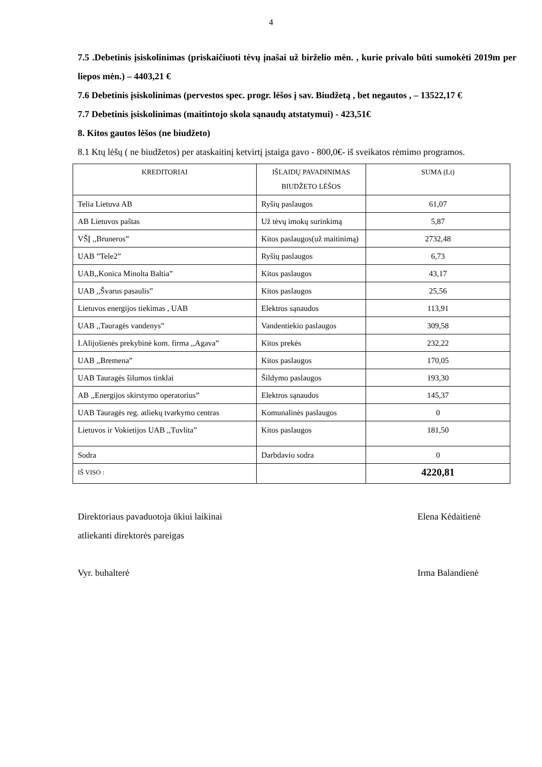4
7.5 .Debetinis įsiskolinimas (priskaičiuoti tėvų įnašai už birželio mėn. , kurie privalo būti sumokėti 2019m per liepos mėn.) – 4403,21 €
7.6 Debetinis įsiskolinimas (pervestos spec. progr. lėšos į sav. Biudžetą , bet negautos , – 13522,17 €
7.7 Debetinis įsiskolinimas (maitintojo skola sąnaudų atstatymui) - 423,51€
8. Kitos gautos lėšos (ne biudžeto)
8.1 Ktų lėšų ( ne biudžetos) per ataskaitinį ketvirtį įstaiga gavo - 800,0€- iš sveikatos rėmimo programos.
| KREDITORIAI | IŠLAIDŲ PAVADINIMAS BIUDŽETO LĖŠOS | SUMA (Lt) |
| --- | --- | --- |
| Telia Lietuva AB | Ryšių paslaugos | 61,07 |
| AB Lietuvos paštas | Už tėvų imokų surinkimą | 5,87 |
| VŠĮ ,,Bruneros” | Kitos paslaugos(už maitinimą) | 2732,48 |
| UAB ”Tele2” | Ryšių paslaugos | 6,73 |
| UAB,,Konica Minolta Baltia” | Kitos paslaugos | 43,17 |
| UAB ,,Švarus pasaulis” | Kitos paslaugos | 25,56 |
| Lietuvos energijos tiekimas , UAB | Elektros sąnaudos | 113,91 |
| UAB ,,Tauragės vandenys” | Vandentiekio paslaugos | 309,58 |
| I.Alijošienės prekybinė kom. firma ,,Agava” | Kitos prekės | 232,22 |
| UAB ,,Bremena” | Kitos paslaugos | 170,05 |
| UAB Tauragės šilumos tinklai | Šildymo paslaugos | 193,30 |
| AB ,,Energijos skirstymo operatorius” | Elektros sąnaudos | 145,37 |
| UAB Tauragės reg. atliekų tvarkymo centras | Komunalinės paslaugos | 0 |
| Lietuvos ir Vokietijos UAB ,,Tuvlita” | Kitos paslaugos | 181,50 |
| Sodra | Darbdavio sodra | 0 |
| IŠ VISO : | | 4220,81 |
Direktoriaus pavaduotoja ūkiui laikinai
atliekanti direktorės pareigas
Elena Kėdaitienė
Vyr. buhalterė Irma Balandienė